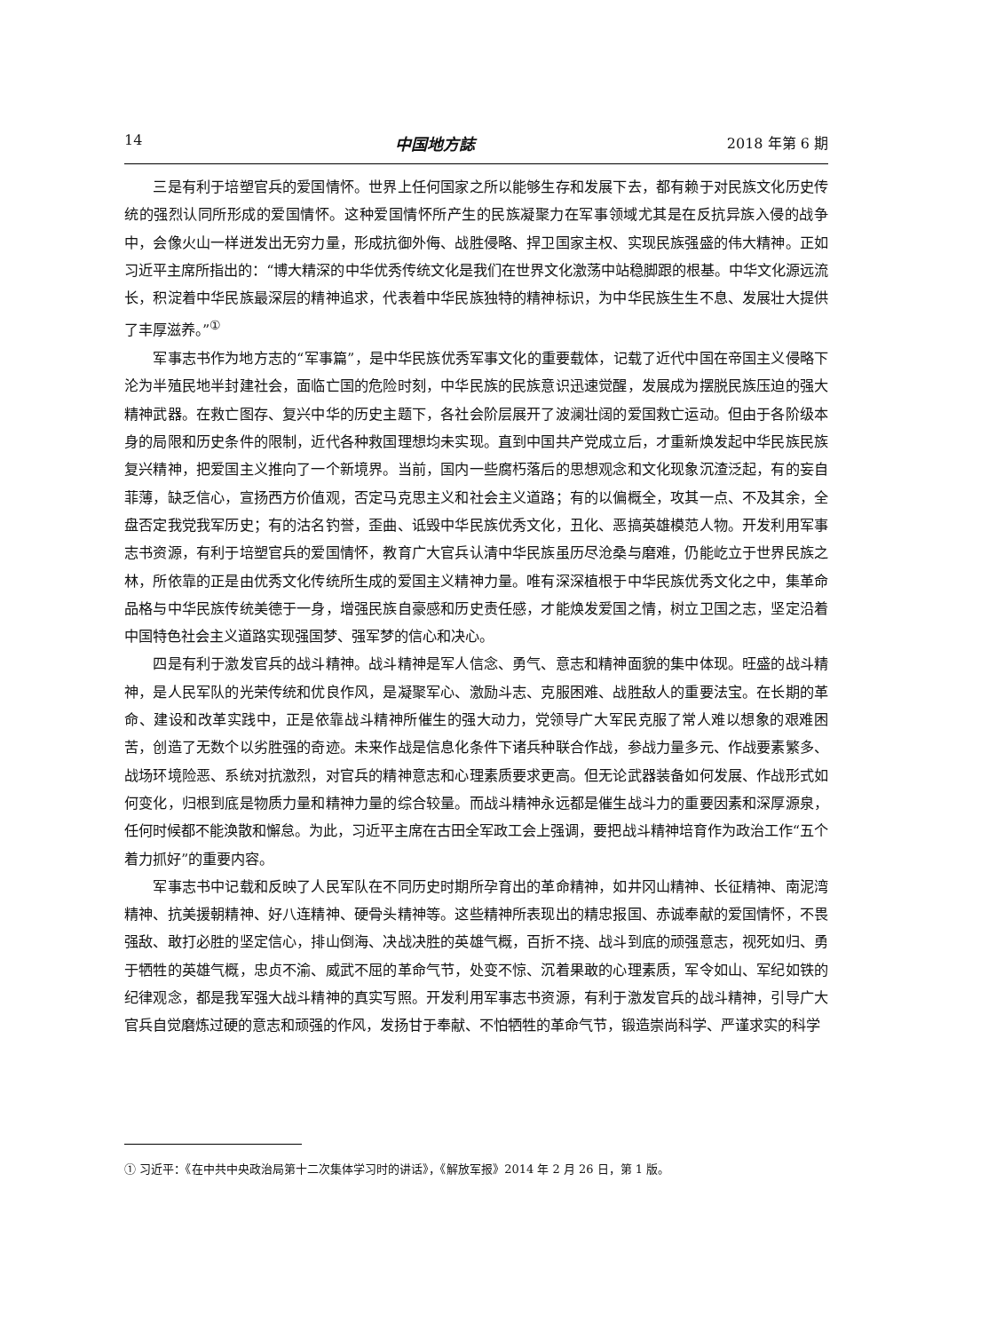14 中国地方誌 2018 年第 6 期
三是有利于培塑官兵的爱国情怀。世界上任何国家之所以能够生存和发展下去，都有赖于对民族文化历史传统的强烈认同所形成的爱国情怀。这种爱国情怀所产生的民族凝聚力在军事领域尤其是在反抗异族入侵的战争中，会像火山一样迸发出无穷力量，形成抗御外侮、战胜侵略、捍卫国家主权、实现民族强盛的伟大精神。正如习近平主席所指出的：“博大精深的中华优秀传统文化是我们在世界文化激荡中站稳脚跟的根基。中华文化源远流长，积淀着中华民族最深层的精神追求，代表着中华民族独特的精神标识，为中华民族生生不息、发展壮大提供了丰厚滋养。”<sup>①</sup>
军事志书作为地方志的“军事篇”，是中华民族优秀军事文化的重要载体，记载了近代中国在帝国主义侵略下沦为半殖民地半封建社会，面临亡国的危险时刻，中华民族的民族意识迅速觉醒，发展成为摆脱民族压迫的强大精神武器。在救亡图存、复兴中华的历史主题下，各社会阶层展开了波澜壮阔的爱国救亡运动。但由于各阶级本身的局限和历史条件的限制，近代各种救国理想均未实现。直到中国共产党成立后，才重新焕发起中华民族民族复兴精神，把爱国主义推向了一个新境界。当前，国内一些腐朽落后的思想观念和文化现象沉渣泛起，有的妄自菲薄，缺乏信心，宣扬西方价值观，否定马克思主义和社会主义道路；有的以偏概全，攻其一点、不及其余，全盘否定我党我军历史；有的沽名钓誉，歪曲、诋毁中华民族优秀文化，丑化、恶搞英雄模范人物。开发利用军事志书资源，有利于培塑官兵的爱国情怀，教育广大官兵认清中华民族虽历尽沧桑与磨难，仍能屹立于世界民族之林，所依靠的正是由优秀文化传统所生成的爱国主义精神力量。唯有深深植根于中华民族优秀文化之中，集革命品格与中华民族传统美德于一身，增强民族自豪感和历史责任感，才能焕发爱国之情，树立卫国之志，坚定沿着中国特色社会主义道路实现强国梦、强军梦的信心和决心。
四是有利于激发官兵的战斗精神。战斗精神是军人信念、勇气、意志和精神面貌的集中体现。旺盛的战斗精神，是人民军队的光荣传统和优良作风，是凝聚军心、激励斗志、克服困难、战胜敌人的重要法宝。在长期的革命、建设和改革实践中，正是依靠战斗精神所催生的强大动力，党领导广大军民克服了常人难以想象的艰难困苦，创造了无数个以劣胜强的奇迹。未来作战是信息化条件下诸兵种联合作战，参战力量多元、作战要素繁多、战场环境险恶、系统对抗激烈，对官兵的精神意志和心理素质要求更高。但无论武器装备如何发展、作战形式如何变化，归根到底是物质力量和精神力量的综合较量。而战斗精神永远都是催生战斗力的重要因素和深厚源泉，任何时候都不能涣散和懈怠。为此，习近平主席在古田全军政工会上强调，要把战斗精神培育作为政治工作“五个着力抓好”的重要内容。
军事志书中记载和反映了人民军队在不同历史时期所孕育出的革命精神，如井冈山精神、长征精神、南泥湾精神、抗美援朝精神、好八连精神、硬骨头精神等。这些精神所表现出的精忠报国、赤诚奉献的爱国情怀，不畏强敌、敢打必胜的坚定信心，排山倒海、决战决胜的英雄气概，百折不挠、战斗到底的顽强意志，视死如归、勇于牺牲的英雄气概，忠贞不渝、威武不屈的革命气节，处变不惊、沉着果敢的心理素质，军令如山、军纪如铁的纪律观念，都是我军强大战斗精神的真实写照。开发利用军事志书资源，有利于激发官兵的战斗精神，引导广大官兵自觉磨炼过硬的意志和顽强的作风，发扬甘于奉献、不怕牺牲的革命气节，锻造崇尚科学、严谨求实的科学
① 习近平：《在中共中央政治局第十二次集体学习时的讲话》，《解放军报》2014 年 2 月 26 日，第 1 版。